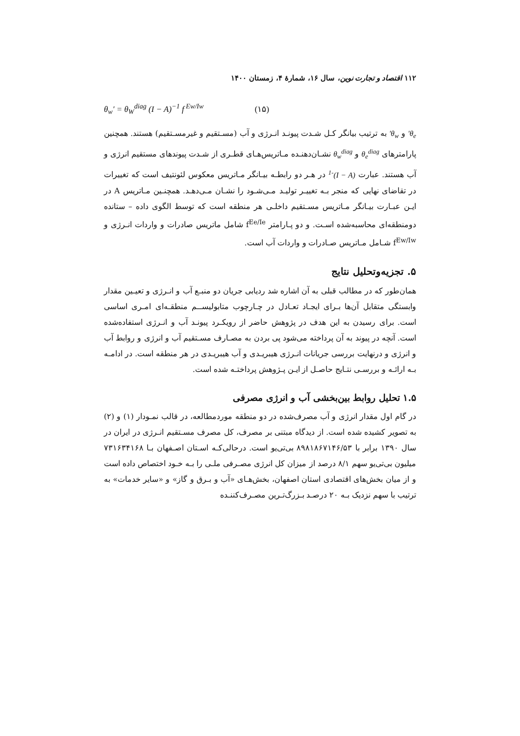۱۱۲ اقتصاد و تجارت نوین، سال ۱۶، شمارۀ ۴، زمستان ۱۴۰۰
θ<sub>w</sub>′ = θ<sub>W</sub><sup>diag</sup> (I − A)<sup>−1</sup> f<sup>Ew/Iw</sup> (۱۵)
θ<sub>e</sub>′ و θ<sub>w</sub>′ به ترتیب بیانگر کـل شـدت پیونـد انـرژی و آب (مسـتقیم و غیرمسـتقیم) هستند. همچنین پارامترهای θ<sub>e</sub><sup>diag</sup> و θ<sub>w</sub><sup>diag</sup> نشـان‌دهنـده مـاتریس‌هـای قطـری از شـدت پیوندهای مستقیم انرژی و آب هستند. عبارت (I − A)<sup>-1</sup> در هـر دو رابطـه بیـانگر مـاتریس معکوس لئونتیف است که تغییرات در تقاضای نهایی که منجر بـه تغییـر تولیـد مـی‌شـود را نشـان مـی‌دهـد. همچنـین مـاتریس A در ایـن عبـارت بیـانگر مـاتریس مسـتقیم داخلـی هر منطقه است که توسط الگوی داده – ستانده دومنطقه‌ای محاسبه‌شده اسـت. و دو پـارامتر f<sup>Ee/Ie</sup> شامل ماتریس صادرات و واردات انـرژی و f<sup>Ew/Iw</sup> شـامل مـاتریس صـادرات و واردات آب است.
۵. تجزیه‌وتحلیل نتایج
همان‌طور که در مطالب قبلی به آن اشاره شد ردیابی جریان دو منبـع آب و انـرژی و تعیـین مقدار وابستگی متقابل آن‌ها بـرای ایجـاد تعـادل در چـارچوب متابولیســم منطقـه‌ای امـری اساسی است. برای رسیدن به این هدف در پژوهش حاضر از رویکـرد پیونـد آب و انـرژی استفاده‌شده است. آنچه در پیوند به آن پرداخته می‌شود پی بردن به مصـارف مسـتقیم آب و انرژی و روابط آب و انرژی و درنهایت بررسی جریانات انـرژی هیبریـدی و آب هیبریـدی در هر منطقه است. در ادامـه بـه ارائـه و بررسـی نتـایج حاصـل از ایـن پـژوهش پرداختـه شده است.
۱.۵ تحلیل روابط بین‌بخشی آب و انرژی مصرفی
در گام اول مقدار انرژی و آب مصرف‌شده در دو منطقه موردمطالعه، در قالب نمـودار (۱) و (۲) به تصویر کشیده شده است. از دیدگاه مبتنی بر مصرف، کل مصرف مسـتقیم انـرژی در ایران در سال ۱۳۹۰ برابر با ۸۹۸۱۸۶۷۱۴۶/۵۳ بی‌تی‌یو است. درحالی‌کـه اسـتان اصـفهان بـا ۷۳۱۶۳۴۱۶۸ میلیون بی‌تی‌یو سهم ۸/۱ درصد از میزان کل انرژی مصـرفی ملـی را بـه خـود اختصاص داده است و از میان بخش‌های اقتصادی استان اصفهان، بخش‌هـای «آب و بـرق و گاز» و «سایر خدمات» به ترتیب با سهم نزدیک بـه ۲۰ درصـد بـزرگ‌تـرین مصـرف‌کننـده